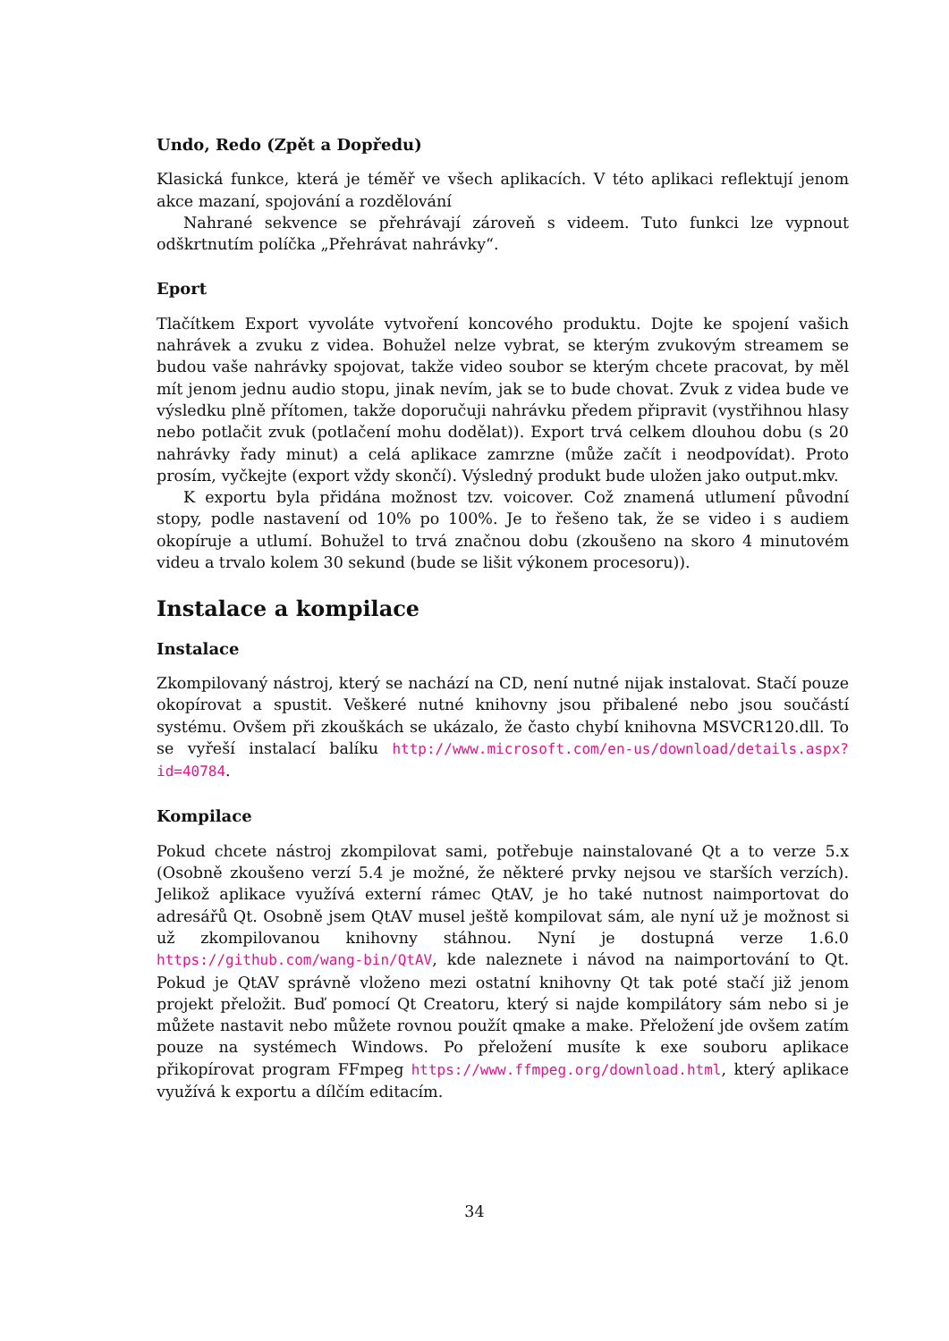Undo, Redo (Zpět a Dopředu)
Klasická funkce, která je téměř ve všech aplikacích. V této aplikaci reflektují jenom akce mazaní, spojování a rozdělování
Nahrané sekvence se přehrávají zároveň s videem. Tuto funkci lze vypnout odškrtnutím políčka „Přehrávat nahrávky“.
Eport
Tlačítkem Export vyvoláte vytvoření koncového produktu. Dojte ke spojení vašich nahrávek a zvuku z videa. Bohužel nelze vybrat, se kterým zvukovým streamem se budou vaše nahrávky spojovat, takže video soubor se kterým chcete pracovat, by měl mít jenom jednu audio stopu, jinak nevím, jak se to bude chovat. Zvuk z videa bude ve výsledku plně přítomen, takže doporučuji nahrávku předem připravit (vystřihnou hlasy nebo potlačit zvuk (potlačení mohu dodělat)). Export trvá celkem dlouhou dobu (s 20 nahrávky řady minut) a celá aplikace zamrzne (může začít i neodpovídat). Proto prosím, vyčkejte (export vždy skončí). Výsledný produkt bude uložen jako output.mkv.
K exportu byla přidána možnost tzv. voicover. Což znamená utlumení původní stopy, podle nastavení od 10% po 100%. Je to řešeno tak, že se video i s audiem okopíruje a utlumí. Bohužel to trvá značnou dobu (zkoušeno na skoro 4 minutovém videu a trvalo kolem 30 sekund (bude se lišit výkonem procesoru)).
Instalace a kompilace
Instalace
Zkompilovaný nástroj, který se nachází na CD, není nutné nijak instalovat. Stačí pouze okopírovat a spustit. Veškeré nutné knihovny jsou přibalené nebo jsou součástí systému. Ovšem při zkouškách se ukázalo, že často chybí knihovna MSVCR120.dll. To se vyřeší instalací balíku http://www.microsoft.com/en-us/download/details.aspx?id=40784.
Kompilace
Pokud chcete nástroj zkompilovat sami, potřebuje nainstalované Qt a to verze 5.x (Osobně zkoušeno verzí 5.4 je možné, že některé prvky nejsou ve starších verzích). Jelikož aplikace využívá externí rámec QtAV, je ho také nutnost naimportovat do adresářů Qt. Osobně jsem QtAV musel ještě kompilovat sám, ale nyní už je možnost si už zkompilovanou knihovny stáhnou. Nyní je dostupná verze 1.6.0 https://github.com/wang-bin/QtAV, kde naleznete i návod na naimportování to Qt. Pokud je QtAV správně vloženo mezi ostatní knihovny Qt tak poté stačí již jenom projekt přeložit. Buď pomocí Qt Creatoru, který si najde kompilátory sám nebo si je můžete nastavit nebo můžete rovnou použít qmake a make. Přeložení jde ovšem zatím pouze na systémech Windows. Po přeložení musíte k exe souboru aplikace přikopírovat program FFmpeg https://www.ffmpeg.org/download.html, který aplikace využívá k exportu a dílčím editacím.
34